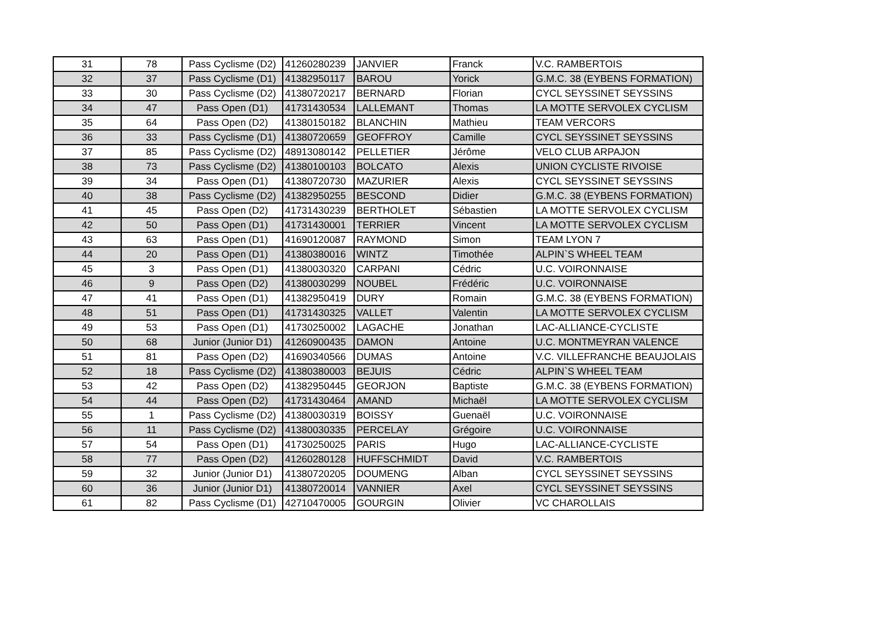| 31 | 78 | Pass Cyclisme (D2) | 41260280239 | JANVIER | Franck | V.C. RAMBERTOIS |
| 32 | 37 | Pass Cyclisme (D1) | 41382950117 | BAROU | Yorick | G.M.C. 38 (EYBENS FORMATION) |
| 33 | 30 | Pass Cyclisme (D2) | 41380720217 | BERNARD | Florian | CYCL SEYSSINET SEYSSINS |
| 34 | 47 | Pass Open (D1) | 41731430534 | LALLEMANT | Thomas | LA MOTTE SERVOLEX CYCLISM |
| 35 | 64 | Pass Open (D2) | 41380150182 | BLANCHIN | Mathieu | TEAM VERCORS |
| 36 | 33 | Pass Cyclisme (D1) | 41380720659 | GEOFFROY | Camille | CYCL SEYSSINET SEYSSINS |
| 37 | 85 | Pass Cyclisme (D2) | 48913080142 | PELLETIER | Jérôme | VELO CLUB ARPAJON |
| 38 | 73 | Pass Cyclisme (D2) | 41380100103 | BOLCATO | Alexis | UNION CYCLISTE RIVOISE |
| 39 | 34 | Pass Open (D1) | 41380720730 | MAZURIER | Alexis | CYCL SEYSSINET SEYSSINS |
| 40 | 38 | Pass Cyclisme (D2) | 41382950255 | BESCOND | Didier | G.M.C. 38 (EYBENS FORMATION) |
| 41 | 45 | Pass Open (D2) | 41731430239 | BERTHOLET | Sébastien | LA MOTTE SERVOLEX CYCLISM |
| 42 | 50 | Pass Open (D1) | 41731430001 | TERRIER | Vincent | LA MOTTE SERVOLEX CYCLISM |
| 43 | 63 | Pass Open (D1) | 41690120087 | RAYMOND | Simon | TEAM LYON 7 |
| 44 | 20 | Pass Open (D1) | 41380380016 | WINTZ | Timothée | ALPIN`S WHEEL TEAM |
| 45 | 3 | Pass Open (D1) | 41380030320 | CARPANI | Cédric | U.C. VOIRONNAISE |
| 46 | 9 | Pass Open (D2) | 41380030299 | NOUBEL | Frédéric | U.C. VOIRONNAISE |
| 47 | 41 | Pass Open (D1) | 41382950419 | DURY | Romain | G.M.C. 38 (EYBENS FORMATION) |
| 48 | 51 | Pass Open (D1) | 41731430325 | VALLET | Valentin | LA MOTTE SERVOLEX CYCLISM |
| 49 | 53 | Pass Open (D1) | 41730250002 | LAGACHE | Jonathan | LAC-ALLIANCE-CYCLISTE |
| 50 | 68 | Junior (Junior D1) | 41260900435 | DAMON | Antoine | U.C. MONTMEYRAN VALENCE |
| 51 | 81 | Pass Open (D2) | 41690340566 | DUMAS | Antoine | V.C. VILLEFRANCHE BEAUJOLAIS |
| 52 | 18 | Pass Cyclisme (D2) | 41380380003 | BEJUIS | Cédric | ALPIN`S WHEEL TEAM |
| 53 | 42 | Pass Open (D2) | 41382950445 | GEORJON | Baptiste | G.M.C. 38 (EYBENS FORMATION) |
| 54 | 44 | Pass Open (D2) | 41731430464 | AMAND | Michaël | LA MOTTE SERVOLEX CYCLISM |
| 55 | 1 | Pass Cyclisme (D2) | 41380030319 | BOISSY | Guenaël | U.C. VOIRONNAISE |
| 56 | 11 | Pass Cyclisme (D2) | 41380030335 | PERCELAY | Grégoire | U.C. VOIRONNAISE |
| 57 | 54 | Pass Open (D1) | 41730250025 | PARIS | Hugo | LAC-ALLIANCE-CYCLISTE |
| 58 | 77 | Pass Open (D2) | 41260280128 | HUFFSCHMIDT | David | V.C. RAMBERTOIS |
| 59 | 32 | Junior (Junior D1) | 41380720205 | DOUMENG | Alban | CYCL SEYSSINET SEYSSINS |
| 60 | 36 | Junior (Junior D1) | 41380720014 | VANNIER | Axel | CYCL SEYSSINET SEYSSINS |
| 61 | 82 | Pass Cyclisme (D1) | 42710470005 | GOURGIN | Olivier | VC CHAROLLAIS |